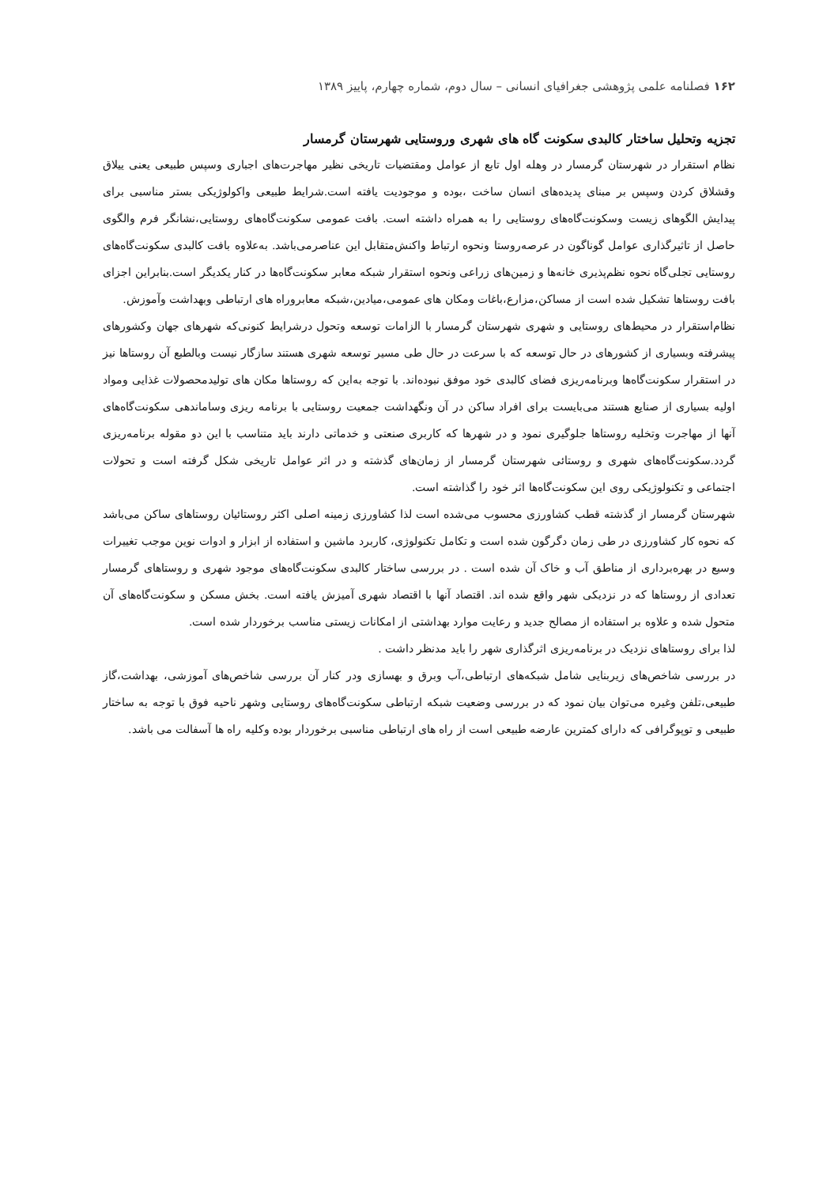۱۶۲ فصلنامه علمی پژوهشی جغرافیای انسانی – سال دوم، شماره چهارم، پاییز ۱۳۸۹
تجزیه وتحلیل ساختار کالبدی سکونت گاه های شهری وروستایی شهرستان گرمسار
نظام استقرار در شهرستان گرمسار در وهله اول تابع از عوامل ومقتضیات تاریخی نظیر مهاجرت‌های اجباری وسپس طبیعی یعنی ییلاق وقشلاق کردن وسپس بر مبنای پدیده‌های انسان ساخت ،بوده و موجودیت یافته است.شرایط طبیعی واکولوژیکی بستر مناسبی برای پیدایش الگوهای زیست وسکونت‌گاه‌های روستایی را به همراه داشته است. بافت عمومی سکونت‌گاه‌های روستایی،نشانگر فرم والگوی حاصل از تاثیرگذاری عوامل گوناگون در عرصه‌روستا ونحوه ارتباط واکنش‌متقابل این عناصرمی‌باشد. به‌علاوه بافت کالبدی سکونت‌گاه‌های روستایی تجلی‌گاه نحوه نظم‌پذیری خانه‌ها و زمین‌های زراعی ونحوه استقرار شبکه معابر سکونت‌گاه‌ها در کنار یکدیگر است.بنابراین اجزای بافت روستاها تشکیل شده است از مساکن،مزارع،باغات ومکان های عمومی،میادین،شبکه معابروراه های ارتباطی وبهداشت وآموزش.
نظام‌استقرار در محیط‌های روستایی و شهری شهرستان گرمسار با الزامات توسعه وتحول درشرایط کنونی‌که شهرهای جهان وکشورهای پیشرفته وبسیاری از کشورهای در حال توسعه که با سرعت در حال طی مسیر توسعه شهری هستند سازگار نیست وبالطبع آن روستاها نیز در استقرار سکونت‌گاه‌ها وبرنامه‌ریزی فضای کالبدی خود موفق نبوده‌اند. با توجه به‌این که روستاها مکان های تولیدمحصولات غذایی ومواد اولیه بسیاری از صنایع هستند می‌بایست برای افراد ساکن در آن ونگهداشت جمعیت روستایی با برنامه ریزی وساماندهی سکونت‌گاه‌های آنها از مهاجرت وتخلیه روستاها جلوگیری نمود و در شهرها که کاربری صنعتی و خدماتی دارند باید متناسب با این دو مقوله برنامه‌ریزی گردد.سکونت‌گاه‌های شهری و روستائی شهرستان گرمسار از زمان‌های گذشته و در اثر عوامل تاریخی شکل گرفته است و تحولات اجتماعی و تکنولوژیکی روی این سکونت‌گاه‌ها اثر خود را گذاشته است.
شهرستان گرمسار از گذشته قطب کشاورزی محسوب می‌شده است لذا کشاورزی زمینه اصلی اکثر روستائیان روستاهای ساکن می‌باشد که نحوه کار کشاورزی در طی زمان دگرگون شده است و تکامل تکنولوژی، کاربرد ماشین و استفاده از ابزار و ادوات نوین موجب تغییرات وسیع در بهره‌برداری از مناطق آب و خاک آن شده است . در بررسی ساختار کالبدی سکونت‌گاه‌های موجود شهری و روستاهای گرمسار تعدادی از روستاها که در نزدیکی شهر واقع شده اند. اقتصاد آنها با اقتصاد شهری آمیزش یافته است. بخش مسکن و سکونت‌گاه‌های آن متحول شده و علاوه بر استفاده از مصالح جدید و رعایت موارد بهداشتی از امکانات زیستی مناسب برخوردار شده است.
لذا برای روستاهای نزدیک در برنامه‌ریزی اثرگذاری شهر را باید مدنظر داشت .
در بررسی شاخص‌های زیربنایی شامل شبکه‌های ارتباطی،آب وبرق و بهسازی ودر کنار آن بررسی شاخص‌های آموزشی، بهداشت،گاز طبیعی،تلفن وغیره می‌توان بیان نمود که در بررسی وضعیت شبکه ارتباطی سکونت‌گاه‌های روستایی وشهر ناحیه فوق با توجه به ساختار طبیعی و توپوگرافی که دارای کمترین عارضه طبیعی است از راه های ارتباطی مناسبی برخوردار بوده وکلیه راه ها آسفالت می باشد.